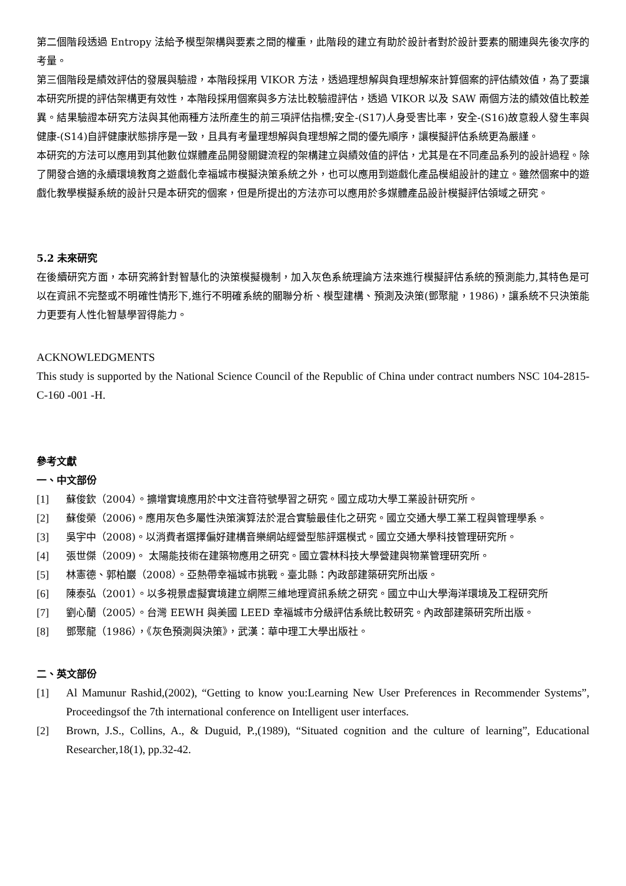第二個階段透過 Entropy 法給予模型架構與要素之間的權重，此階段的建立有助於設計者對於設計要素的關連與先後次序的考量。
第三個階段是績效評估的發展與驗證，本階段採用 VIKOR 方法，透過理想解與負理想解來計算個案的評估績效值，為了要讓本研究所提的評估架構更有效性，本階段採用個案與多方法比較驗證評估，透過 VIKOR 以及 SAW 兩個方法的績效值比較差異。結果驗證本研究方法與其他兩種方法所產生的前三項評估指標;安全-(S17)人身受害比率，安全-(S16)故意殺人發生率與健康-(S14)自評健康狀態排序是一致，且具有考量理想解與負理想解之間的優先順序，讓模擬評估系統更為嚴謹。
本研究的方法可以應用到其他數位媒體產品開發關鍵流程的架構建立與績效值的評估，尤其是在不同產品系列的設計過程。除了開發合適的永續環境教育之遊戲化幸福城市模擬決策系統之外，也可以應用到遊戲化產品模組設計的建立。雖然個案中的遊戲化教學模擬系統的設計只是本研究的個案，但是所提出的方法亦可以應用於多媒體產品設計模擬評估領域之研究。
5.2 未來研究
在後續研究方面，本研究將針對智慧化的決策模擬機制，加入灰色系統理論方法來進行模擬評估系統的預測能力,其特色是可以在資訊不完整或不明確性情形下,進行不明確系統的關聯分析、模型建構、預測及決策(鄧聚龍，1986)，讓系統不只決策能力更要有人性化智慧學習得能力。
ACKNOWLEDGMENTS
This study is supported by the National Science Council of the Republic of China under contract numbers NSC 104-2815-C-160 -001 -H.
參考文獻
一、中文部份
[1] 蘇俊欽（2004）。擴增實境應用於中文注音符號學習之研究。國立成功大學工業設計研究所。
[2] 蘇俊榮（2006)。應用灰色多屬性決策演算法於混合實驗最佳化之研究。國立交通大學工業工程與管理學系。
[3] 吳宇中（2008)。以消費者選擇偏好建構音樂網站經營型態評選模式。國立交通大學科技管理研究所。
[4] 張世傑（2009)。 太陽能技術在建築物應用之研究。國立雲林科技大學營建與物業管理研究所。
[5] 林憲德、郭柏巖（2008）。亞熱帶幸福城市挑戰。臺北縣：內政部建築研究所出版。
[6] 陳泰弘（2001）。以多視景虛擬實境建立網際三維地理資訊系統之研究。國立中山大學海洋環境及工程研究所
[7] 劉心蘭（2005）。台灣 EEWH 與美國 LEED 幸福城市分級評估系統比較研究。內政部建築研究所出版。
[8] 鄧聚龍（1986），《灰色預測與決策》，武漢：華中理工大學出版社。
二、英文部份
[1] Al Mamunur Rashid,(2002), “Getting to know you:Learning New User Preferences in Recommender Systems”, Proceedingsof the 7th international conference on Intelligent user interfaces.
[2] Brown, J.S., Collins, A., & Duguid, P.,(1989), “Situated cognition and the culture of learning”, Educational Researcher,18(1), pp.32-42.